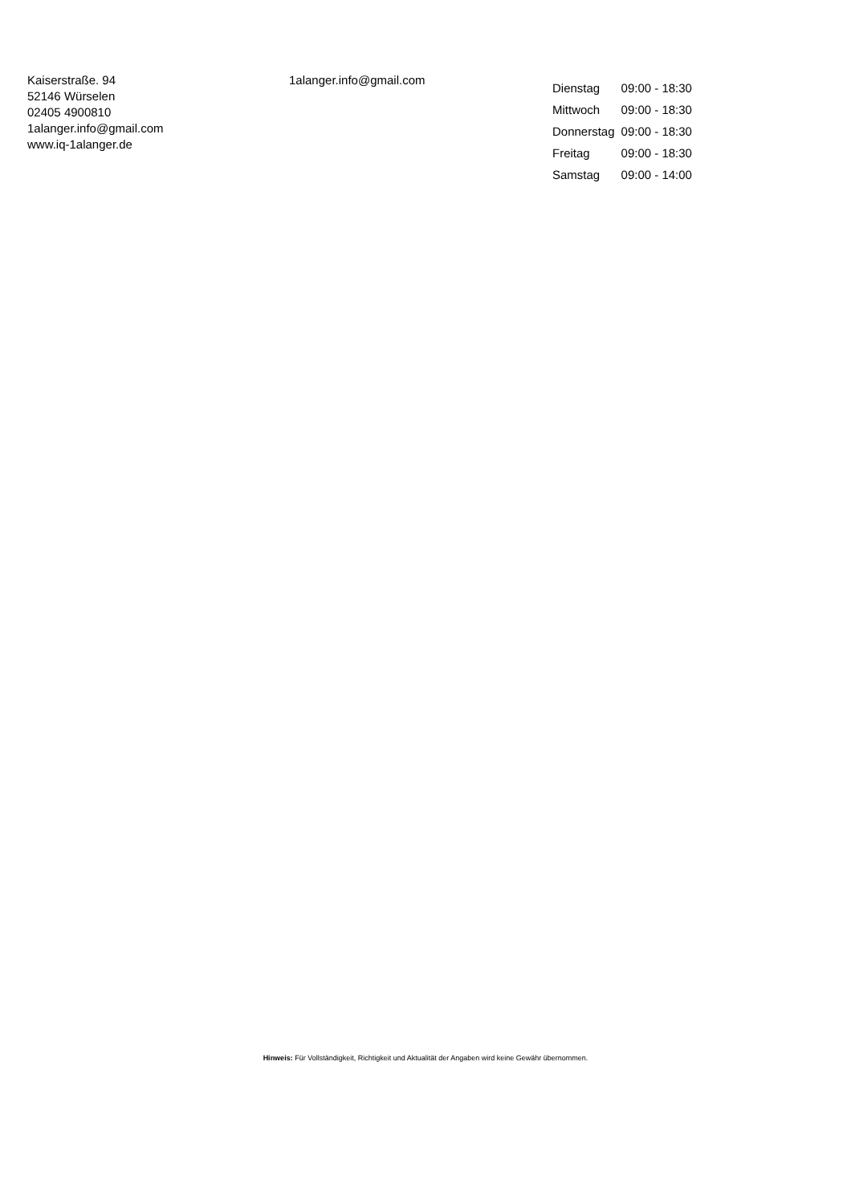Kaiserstraße. 94
52146 Würselen
02405 4900810
1alanger.info@gmail.com
www.iq-1alanger.de
1alanger.info@gmail.com
| Dienstag | 09:00 - 18:30 |
| Mittwoch | 09:00 - 18:30 |
| Donnerstag | 09:00 - 18:30 |
| Freitag | 09:00 - 18:30 |
| Samstag | 09:00 - 14:00 |
Hinweis: Für Vollständigkeit, Richtigkeit und Aktualität der Angaben wird keine Gewähr übernommen.